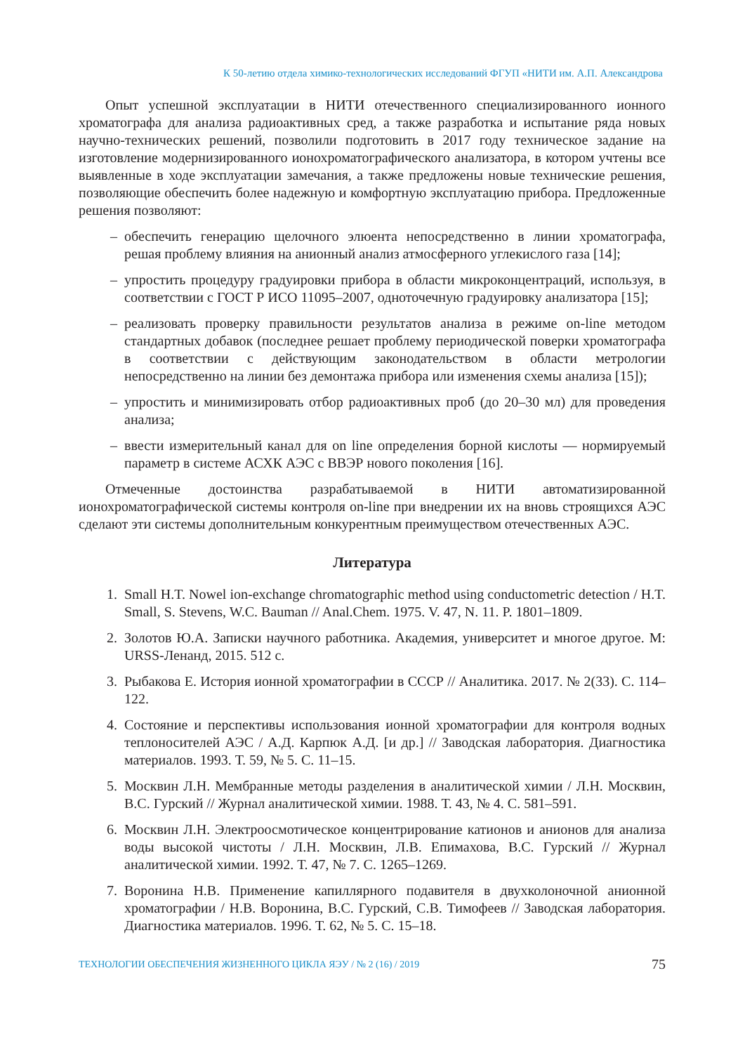К 50-летию отдела химико-технологических исследований ФГУП «НИТИ им. А.П. Александрова
Опыт успешной эксплуатации в НИТИ отечественного специализированного ионного хроматографа для анализа радиоактивных сред, а также разработка и испытание ряда новых научно-технических решений, позволили подготовить в 2017 году техническое задание на изготовление модернизированного ионохроматографического анализатора, в котором учтены все выявленные в ходе эксплуатации замечания, а также предложены новые технические решения, позволяющие обеспечить более надежную и комфортную эксплуатацию прибора. Предложенные решения позволяют:
– обеспечить генерацию щелочного элюента непосредственно в линии хроматографа, решая проблему влияния на анионный анализ атмосферного углекислого газа [14];
– упростить процедуру градуировки прибора в области микроконцентраций, используя, в соответствии с ГОСТ Р ИСО 11095–2007, одноточечную градуировку анализатора [15];
– реализовать проверку правильности результатов анализа в режиме on-line методом стандартных добавок (последнее решает проблему периодической поверки хроматографа в соответствии с действующим законодательством в области метрологии непосредственно на линии без демонтажа прибора или изменения схемы анализа [15]);
– упростить и минимизировать отбор радиоактивных проб (до 20–30 мл) для проведения анализа;
– ввести измерительный канал для on line определения борной кислоты — нормируемый параметр в системе АСХК АЭС с ВВЭР нового поколения [16].
Отмеченные достоинства разрабатываемой в НИТИ автоматизированной ионохроматографической системы контроля on-line при внедрении их на вновь строящихся АЭС сделают эти системы дополнительным конкурентным преимуществом отечественных АЭС.
Литература
1. Small H.T. Nowel ion-exchange chromatographic method using conductometric detection / H.T. Small, S. Stevens, W.C. Bauman // Anal.Chem. 1975. V. 47, N. 11. P. 1801–1809.
2. Золотов Ю.А. Записки научного работника. Академия, университет и многое другое. М: URSS-Ленанд, 2015. 512 с.
3. Рыбакова Е. История ионной хроматографии в СССР // Аналитика. 2017. № 2(33). С. 114–122.
4. Состояние и перспективы использования ионной хроматографии для контроля водных теплоносителей АЭС / А.Д. Карпюк А.Д. [и др.] // Заводская лаборатория. Диагностика материалов. 1993. Т. 59, № 5. С. 11–15.
5. Москвин Л.Н. Мембранные методы разделения в аналитической химии / Л.Н. Москвин, В.С. Гурский // Журнал аналитической химии. 1988. Т. 43, № 4. С. 581–591.
6. Москвин Л.Н. Электроосмотическое концентрирование катионов и анионов для анализа воды высокой чистоты / Л.Н. Москвин, Л.В. Епимахова, В.С. Гурский // Журнал аналитической химии. 1992. Т. 47, № 7. С. 1265–1269.
7. Воронина Н.В. Применение капиллярного подавителя в двухколоночной анионной хроматографии / Н.В. Воронина, В.С. Гурский, С.В. Тимофеев // Заводская лаборатория. Диагностика материалов. 1996. Т. 62, № 5. С. 15–18.
ТЕХНОЛОГИИ ОБЕСПЕЧЕНИЯ ЖИЗНЕННОГО ЦИКЛА ЯЭУ / № 2 (16) / 2019 75